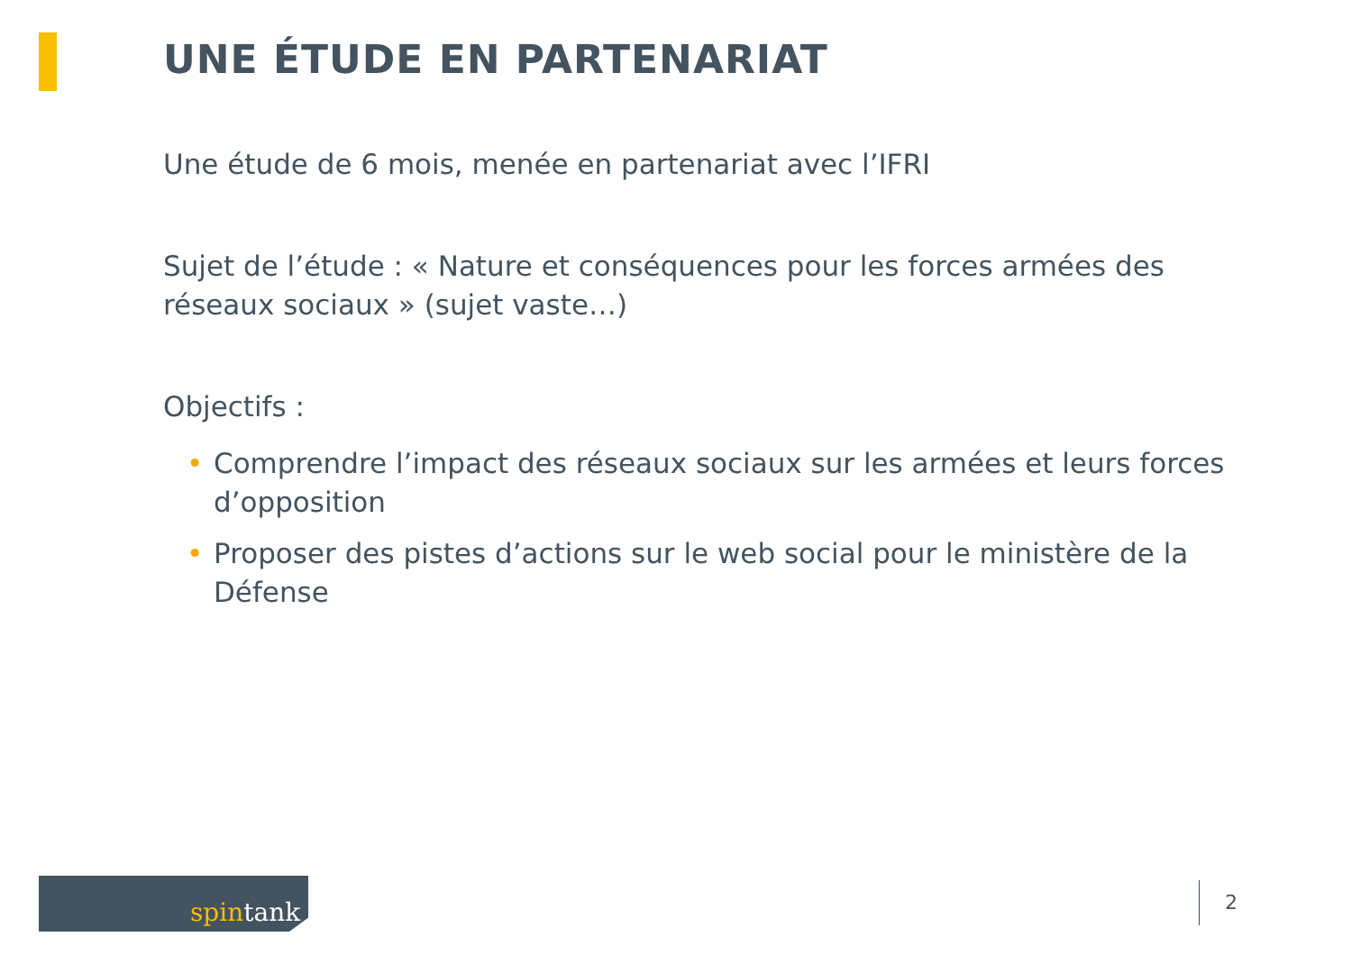UNE ÉTUDE EN PARTENARIAT
Une étude de 6 mois, menée en partenariat avec l’IFRI
Sujet de l’étude : « Nature et conséquences pour les forces armées des réseaux sociaux » (sujet vaste…)
Objectifs :
• Comprendre l’impact des réseaux sociaux sur les armées et leurs forces d’opposition
• Proposer des pistes d’actions sur le web social pour le ministère de la Défense
spintank 2